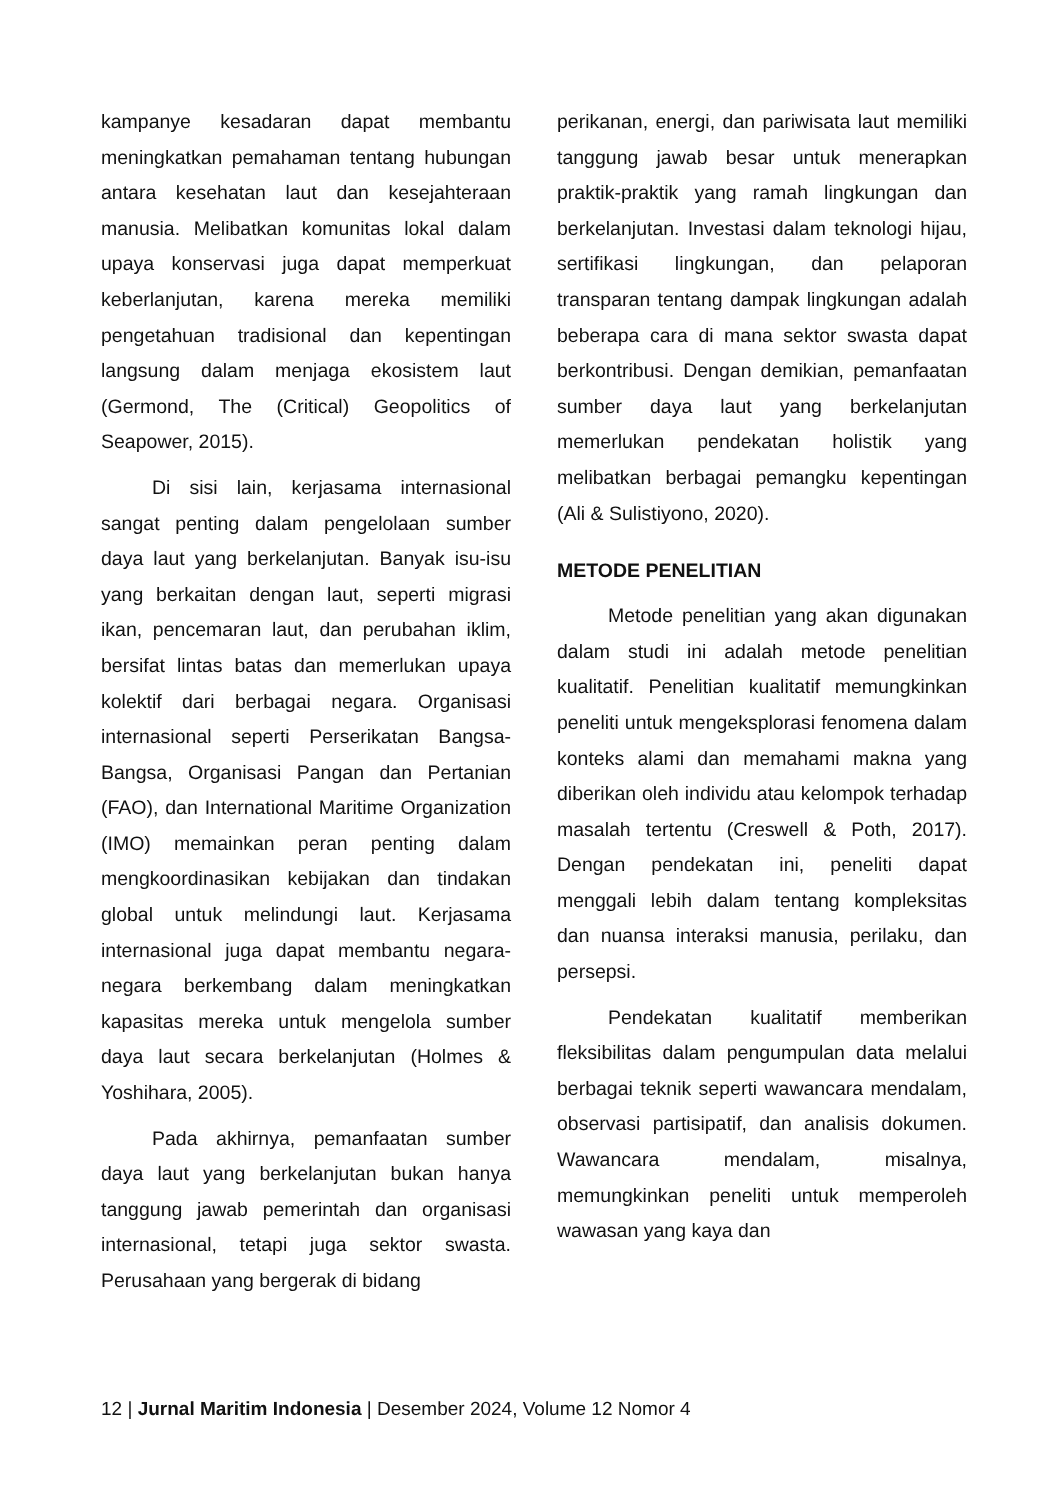kampanye kesadaran dapat membantu meningkatkan pemahaman tentang hubungan antara kesehatan laut dan kesejahteraan manusia. Melibatkan komunitas lokal dalam upaya konservasi juga dapat memperkuat keberlanjutan, karena mereka memiliki pengetahuan tradisional dan kepentingan langsung dalam menjaga ekosistem laut (Germond, The (Critical) Geopolitics of Seapower, 2015).
Di sisi lain, kerjasama internasional sangat penting dalam pengelolaan sumber daya laut yang berkelanjutan. Banyak isu-isu yang berkaitan dengan laut, seperti migrasi ikan, pencemaran laut, dan perubahan iklim, bersifat lintas batas dan memerlukan upaya kolektif dari berbagai negara. Organisasi internasional seperti Perserikatan Bangsa-Bangsa, Organisasi Pangan dan Pertanian (FAO), dan International Maritime Organization (IMO) memainkan peran penting dalam mengkoordinasikan kebijakan dan tindakan global untuk melindungi laut. Kerjasama internasional juga dapat membantu negara-negara berkembang dalam meningkatkan kapasitas mereka untuk mengelola sumber daya laut secara berkelanjutan (Holmes & Yoshihara, 2005).
Pada akhirnya, pemanfaatan sumber daya laut yang berkelanjutan bukan hanya tanggung jawab pemerintah dan organisasi internasional, tetapi juga sektor swasta. Perusahaan yang bergerak di bidang
perikanan, energi, dan pariwisata laut memiliki tanggung jawab besar untuk menerapkan praktik-praktik yang ramah lingkungan dan berkelanjutan. Investasi dalam teknologi hijau, sertifikasi lingkungan, dan pelaporan transparan tentang dampak lingkungan adalah beberapa cara di mana sektor swasta dapat berkontribusi. Dengan demikian, pemanfaatan sumber daya laut yang berkelanjutan memerlukan pendekatan holistik yang melibatkan berbagai pemangku kepentingan (Ali & Sulistiyono, 2020).
METODE PENELITIAN
Metode penelitian yang akan digunakan dalam studi ini adalah metode penelitian kualitatif. Penelitian kualitatif memungkinkan peneliti untuk mengeksplorasi fenomena dalam konteks alami dan memahami makna yang diberikan oleh individu atau kelompok terhadap masalah tertentu (Creswell & Poth, 2017). Dengan pendekatan ini, peneliti dapat menggali lebih dalam tentang kompleksitas dan nuansa interaksi manusia, perilaku, dan persepsi.
Pendekatan kualitatif memberikan fleksibilitas dalam pengumpulan data melalui berbagai teknik seperti wawancara mendalam, observasi partisipatif, dan analisis dokumen. Wawancara mendalam, misalnya, memungkinkan peneliti untuk memperoleh wawasan yang kaya dan
12 | Jurnal Maritim Indonesia | Desember 2024, Volume 12 Nomor 4